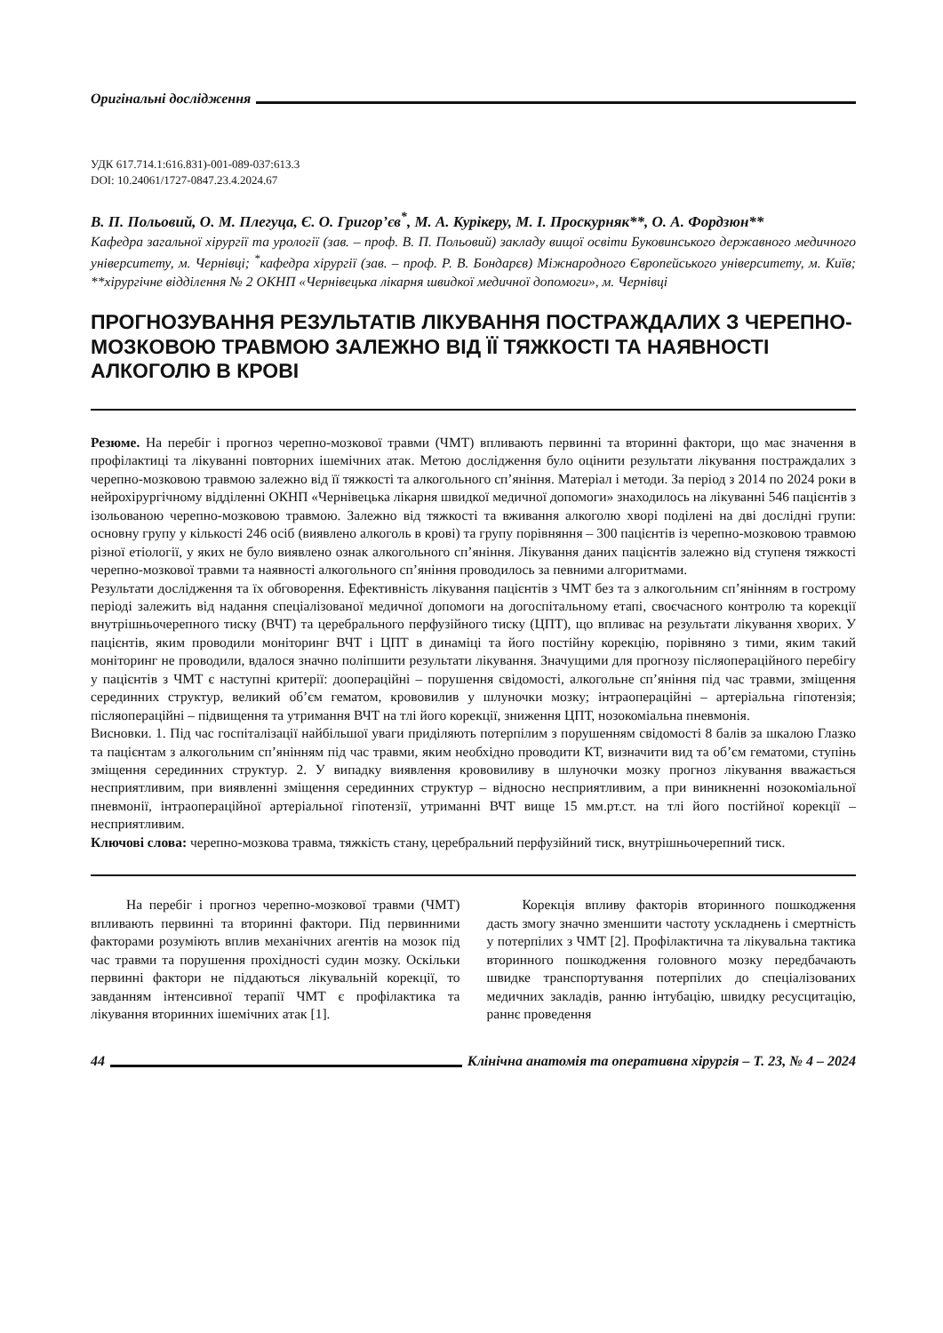Оригінальні дослідження
УДК 617.714.1:616.831)-001-089-037:613.3
DOI: 10.24061/1727-0847.23.4.2024.67
В. П. Польовий, О. М. Плегуца, Є. О. Григор’єв<sup>*</sup>, М. А. Курікеру, М. І. Проскурняк**, О. А. Фордзюн**
Кафедра загальної хірургії та урології (зав. – проф. В. П. Польовий) закладу вищої освіти Буковинського державного медичного університету, м. Чернівці; <sup>*</sup>кафедра хірургії (зав. – проф. Р. В. Бондарєв) Міжнародного Європейського університету, м. Київ; **хірургічне відділення № 2 ОКНП «Чернівецька лікарня швидкої медичної допомоги», м. Чернівці
ПРОГНОЗУВАННЯ РЕЗУЛЬТАТІВ ЛІКУВАННЯ ПОСТРАЖДАЛИХ З ЧЕРЕПНО-МОЗКОВОЮ ТРАВМОЮ ЗАЛЕЖНО ВІД ЇЇ ТЯЖКОСТІ ТА НАЯВНОСТІ АЛКОГОЛЮ В КРОВІ
Резюме. На перебіг і прогноз черепно-мозкової травми (ЧМТ) впливають первинні та вторинні фактори, що має значення в профілактиці та лікуванні повторних ішемічних атак. Метою дослідження було оцінити результати лікування постраждалих з черепно-мозковою травмою залежно від її тяжкості та алкогольного сп’яніння. Матеріал і методи. За період з 2014 по 2024 роки в нейрохірургічному відділенні ОКНП «Чернівецька лікарня швидкої медичної допомоги» знаходилось на лікуванні 546 пацієнтів з ізольованою черепно-мозковою травмою. Залежно від тяжкості та вживання алкоголю хворі поділені на дві дослідні групи: основну групу у кількості 246 осіб (виявлено алкоголь в крові) та групу порівняння – 300 пацієнтів із черепно-мозковою травмою різної етіології, у яких не було виявлено ознак алкогольного сп’яніння. Лікування даних пацієнтів залежно від ступеня тяжкості черепно-мозкової травми та наявності алкогольного сп’яніння проводилось за певними алгоритмами.
Результати дослідження та їх обговорення. Ефективність лікування пацієнтів з ЧМТ без та з алкогольним сп’янінням в гострому періоді залежить від надання спеціалізованої медичної допомоги на догоспітальному етапі, своєчасного контролю та корекції внутрішньочерепного тиску (ВЧТ) та церебрального перфузійного тиску (ЦПТ), що впливає на результати лікування хворих. У пацієнтів, яким проводили моніторинг ВЧТ і ЦПТ в динаміці та його постійну корекцію, порівняно з тими, яким такий моніторинг не проводили, вдалося значно поліпшити результати лікування. Значущими для прогнозу післяопераційного перебігу у пацієнтів з ЧМТ є наступні критерії: доопераційні – порушення свідомості, алкогольне сп’яніння під час травми, зміщення серединних структур, великий об’єм гематом, крововилив у шлуночки мозку; інтраопераційні – артеріальна гіпотензія; післяопераційні – підвищення та утримання ВЧТ на тлі його корекції, зниження ЦПТ, нозокоміальна пневмонія.
Висновки. 1. Під час госпіталізації найбільшої уваги приділяють потерпілим з порушенням свідомості 8 балів за шкалою Глазко та пацієнтам з алкогольним сп’янінням під час травми, яким необхідно проводити КТ, визначити вид та об’єм гематоми, ступінь зміщення серединних структур. 2. У випадку виявлення крововиливу в шлуночки мозку прогноз лікування вважається несприятливим, при виявленні зміщення серединних структур – відносно несприятливим, а при виникненні нозокоміальної пневмонії, інтраопераційної артеріальної гіпотензії, утриманні ВЧТ вище 15 мм.рт.ст. на тлі його постійної корекції – несприятливим.
Ключові слова: черепно-мозкова травма, тяжкість стану, церебральний перфузійний тиск, внутрішньочерепний тиск.
На перебіг і прогноз черепно-мозкової травми (ЧМТ) впливають первинні та вторинні фактори. Під первинними факторами розуміють вплив механічних агентів на мозок під час травми та порушення прохідності судин мозку. Оскільки первинні фактори не піддаються лікувальній корекції, то завданням інтенсивної терапії ЧМТ є профілактика та лікування вторинних ішемічних атак [1].
Корекція впливу факторів вторинного пошкодження дасть змогу значно зменшити частоту ускладнень і смертність у потерпілих з ЧМТ [2]. Профілактична та лікувальна тактика вторинного пошкодження головного мозку передбачають швидке транспортування потерпілих до спеціалізованих медичних закладів, ранню інтубацію, швидку ресусцитацію, раннє проведення
44 Клінічна анатомія та оперативна хірургія – Т. 23, № 4 – 2024